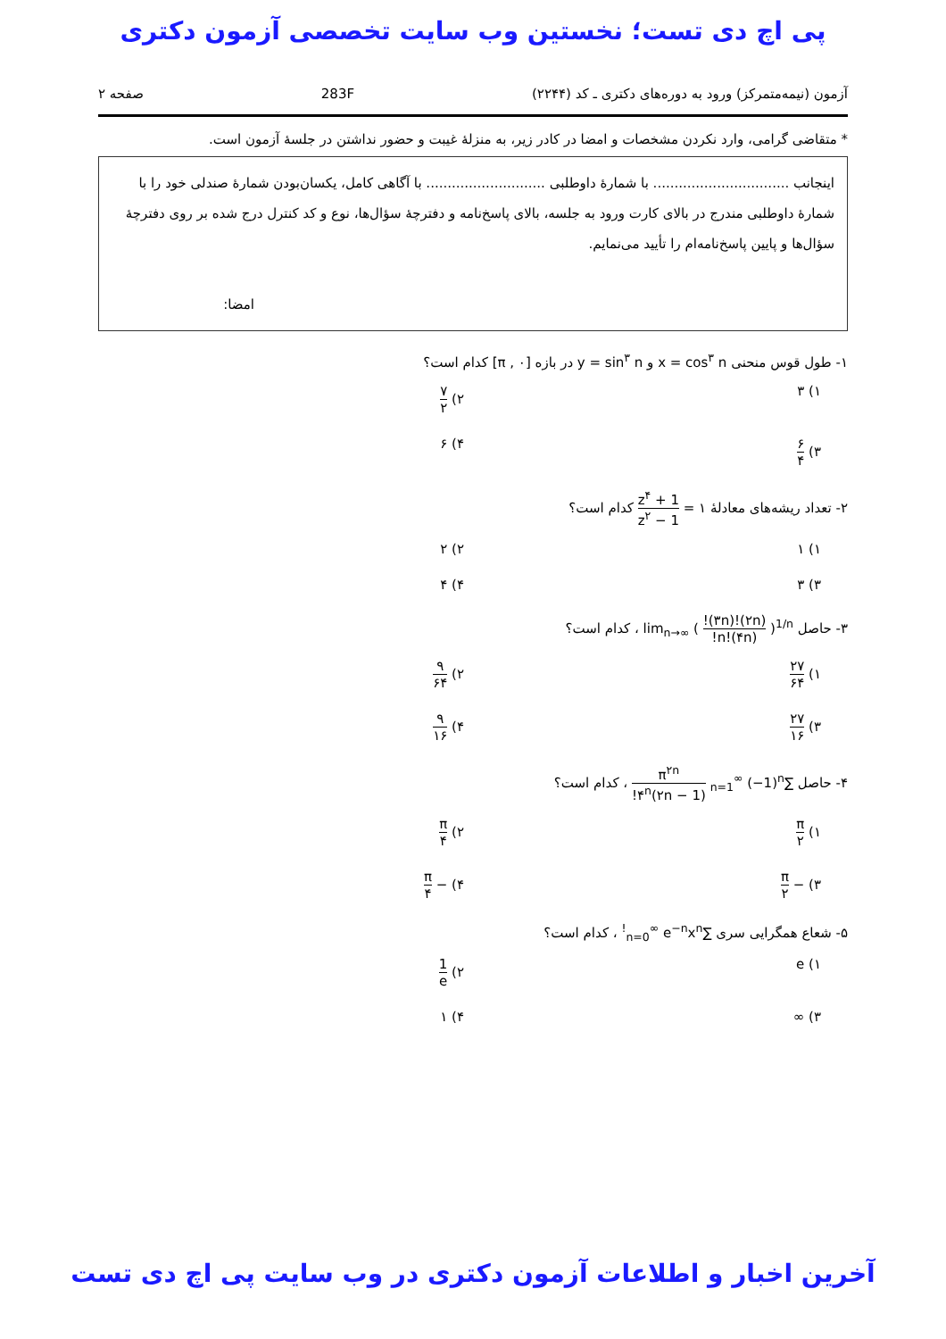پی اچ دی تست؛ نخستین وب سایت تخصصی آزمون دکتری
آزمون (نیمه‌متمرکز) ورود به دوره‌های دکتری ـ کد (۲۲۴۴) 283F صفحه ۲
* متقاضی گرامی، وارد نکردن مشخصات و امضا در کادر زیر، به منزلهٔ غیبت و حضور نداشتن در جلسهٔ آزمون است.
اینجانب ................................ با شمارهٔ داوطلبی ............................ با آگاهی کامل، یکسان‌بودن شمارهٔ صندلی خود را با شمارهٔ داوطلبی مندرج در بالای کارت ورود به جلسه، بالای پاسخ‌نامه و دفترچهٔ سؤال‌ها، نوع و کد کنترل درج شده بر روی دفترچهٔ سؤال‌ها و پایین پاسخ‌نامه‌ام را تأیید می‌نمایم.
امضا:
۱- طول قوس منحنی x = cos<sup>۳</sup> n و y = sin<sup>۳</sup> n در بازه [۰ , π] کدام است؟
۱) ۳
۲) ۷ ۲
۳) ۶ ۴
۴) ۶
۲- تعداد ریشه‌های معادلهٔ ۱ = 1 + z<sup>۴</sup> 1 − z<sup>۲</sup> کدام است؟
۱) ۱
۲) ۲
۳) ۳
۴) ۴
۳- حاصل lim<sub>n→∞</sub> ( (۲n)!(۳n)! n!(۴n)! )<sup>1/n</sup> ، کدام است؟
۱) ۲۷ ۶۴
۲) ۹ ۶۴
۳) ۲۷ ۱۶
۴) ۹ ۱۶
۴- حاصل ∑<sub>n=1</sub><sup>∞</sup> (−1)<sup>n</sup> π<sup>۲n</sup> ۴<sup>n</sup>(۲n − 1)! ، کدام است؟
۱) π ۲
۲) π ۴
۳) − π ۲
۴) − π ۴
۵- شعاع همگرایی سری ∑<sub>n=0</sub><sup>∞</sup> e<sup>−n</sup>x<sup>n!</sup> ، کدام است؟
۱) e
۲) 1 e
۳) ∞
۴) ۱
آخرین اخبار و اطلاعات آزمون دکتری در وب سایت پی اچ دی تست